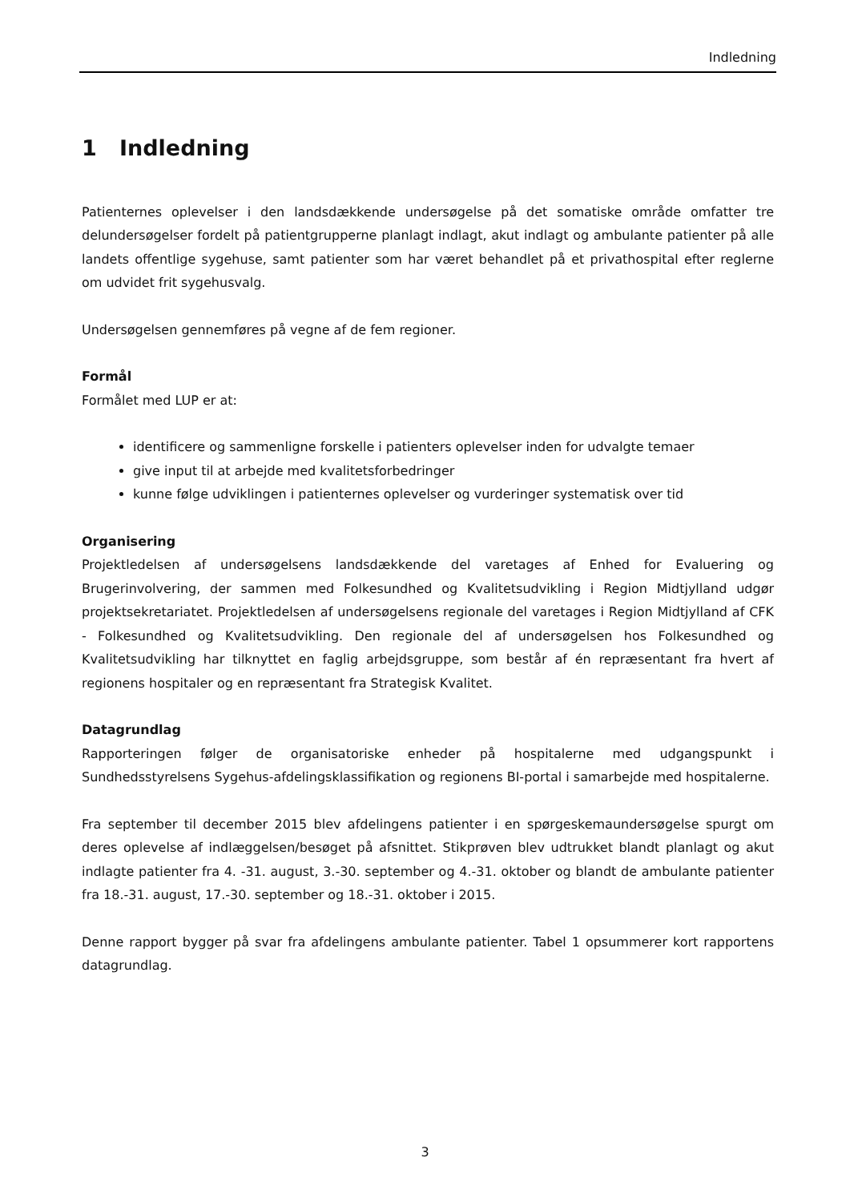Indledning
1 Indledning
Patienternes oplevelser i den landsdækkende undersøgelse på det somatiske område omfatter tre delundersøgelser fordelt på patientgrupperne planlagt indlagt, akut indlagt og ambulante patienter på alle landets offentlige sygehuse, samt patienter som har været behandlet på et privathospital efter reglerne om udvidet frit sygehusvalg.
Undersøgelsen gennemføres på vegne af de fem regioner.
Formål
Formålet med LUP er at:
identificere og sammenligne forskelle i patienters oplevelser inden for udvalgte temaer
give input til at arbejde med kvalitetsforbedringer
kunne følge udviklingen i patienternes oplevelser og vurderinger systematisk over tid
Organisering
Projektledelsen af undersøgelsens landsdækkende del varetages af Enhed for Evaluering og Brugerinvolvering, der sammen med Folkesundhed og Kvalitetsudvikling i Region Midtjylland udgør projektsekretariatet. Projektledelsen af undersøgelsens regionale del varetages i Region Midtjylland af CFK - Folkesundhed og Kvalitetsudvikling. Den regionale del af undersøgelsen hos Folkesundhed og Kvalitetsudvikling har tilknyttet en faglig arbejdsgruppe, som består af én repræsentant fra hvert af regionens hospitaler og en repræsentant fra Strategisk Kvalitet.
Datagrundlag
Rapporteringen følger de organisatoriske enheder på hospitalerne med udgangspunkt i Sundhedsstyrelsens Sygehus-afdelingsklassifikation og regionens BI-portal i samarbejde med hospitalerne.
Fra september til december 2015 blev afdelingens patienter i en spørgeskemaundersøgelse spurgt om deres oplevelse af indlæggelsen/besøget på afsnittet. Stikprøven blev udtrukket blandt planlagt og akut indlagte patienter fra 4. -31. august, 3.-30. september og 4.-31. oktober og blandt de ambulante patienter fra 18.-31. august, 17.-30. september og 18.-31. oktober i 2015.
Denne rapport bygger på svar fra afdelingens ambulante patienter. Tabel 1 opsummerer kort rapportens datagrundlag.
3